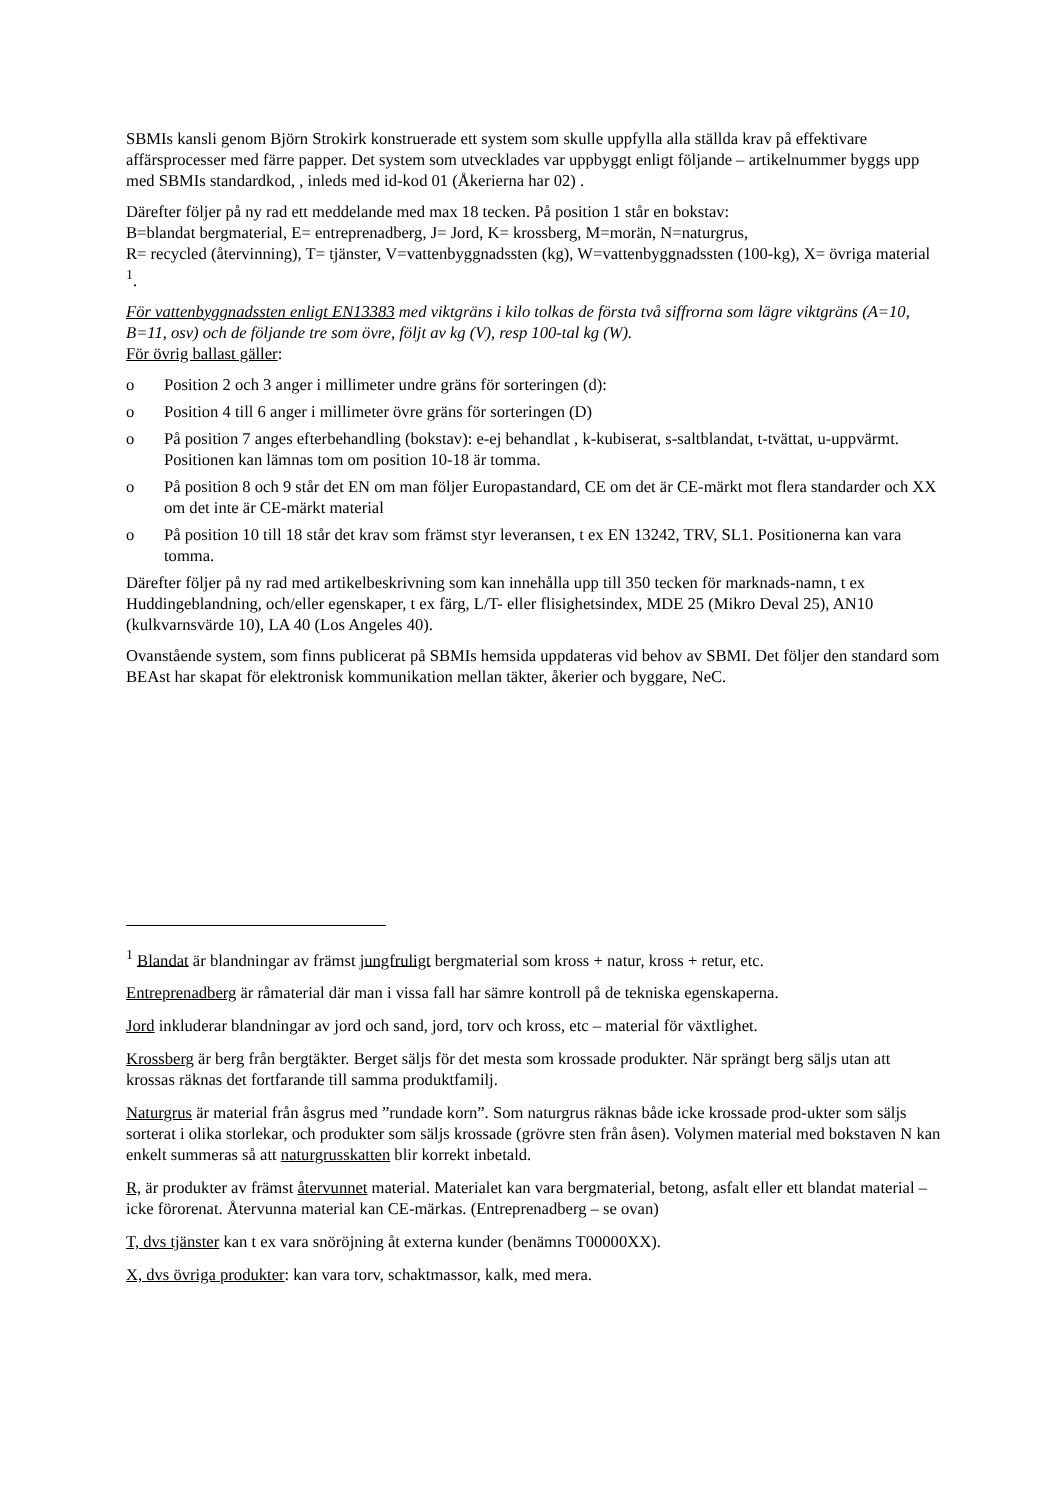SBMIs kansli genom Björn Strokirk konstruerade ett system som skulle uppfylla alla ställda krav på effektivare affärsprocesser med färre papper. Det system som utvecklades var uppbyggt enligt följande – artikelnummer byggs upp med SBMIs standardkod, , inleds med id-kod 01 (Åkerierna har 02) .
Därefter följer på ny rad ett meddelande med max 18 tecken. På position 1 står en bokstav:
B=blandat bergmaterial, E= entreprenadberg, J= Jord, K= krossberg, M=morän, N=naturgrus,
R= recycled (återvinning), T= tjänster, V=vattenbyggnadssten (kg), W=vattenbyggnadssten (100-kg), X= övriga material <sup>1</sup>.
För vattenbyggnadssten enligt EN13383 med viktgräns i kilo tolkas de första två siffrorna som lägre viktgräns (A=10, B=11, osv) och de följande tre som övre, följt av kg (V), resp 100-tal kg (W).
För övrig ballast gäller:
o Position 2 och 3 anger i millimeter undre gräns för sorteringen (d):
o Position 4 till 6 anger i millimeter övre gräns för sorteringen (D)
o På position 7 anges efterbehandling (bokstav): e-ej behandlat , k-kubiserat, s-saltblandat, t-tvättat, u-uppvärmt. Positionen kan lämnas tom om position 10-18 är tomma.
o På position 8 och 9 står det EN om man följer Europastandard, CE om det är CE-märkt mot flera standarder och XX om det inte är CE-märkt material
o På position 10 till 18 står det krav som främst styr leveransen, t ex EN 13242, TRV, SL1. Positionerna kan vara tomma.
Därefter följer på ny rad med artikelbeskrivning som kan innehålla upp till 350 tecken för marknads-namn, t ex Huddingeblandning, och/eller egenskaper, t ex färg, L/T- eller flisighetsindex, MDE 25 (Mikro Deval 25), AN10 (kulkvarnsvärde 10), LA 40 (Los Angeles 40).
Ovanstående system, som finns publicerat på SBMIs hemsida uppdateras vid behov av SBMI. Det följer den standard som BEAst har skapat för elektronisk kommunikation mellan täkter, åkerier och byggare, NeC.
<sup>1</sup> Blandat är blandningar av främst jungfruligt bergmaterial som kross + natur, kross + retur, etc.
Entreprenadberg är råmaterial där man i vissa fall har sämre kontroll på de tekniska egenskaperna.
Jord inkluderar blandningar av jord och sand, jord, torv och kross, etc – material för växtlighet.
Krossberg är berg från bergtäkter. Berget säljs för det mesta som krossade produkter. När sprängt berg säljs utan att krossas räknas det fortfarande till samma produktfamilj.
Naturgrus är material från åsgrus med ”rundade korn”. Som naturgrus räknas både icke krossade prod-ukter som säljs sorterat i olika storlekar, och produkter som säljs krossade (grövre sten från åsen). Volymen material med bokstaven N kan enkelt summeras så att naturgrusskatten blir korrekt inbetald.
R, är produkter av främst återvunnet material. Materialet kan vara bergmaterial, betong, asfalt eller ett blandat material – icke förorenat. Återvunna material kan CE-märkas. (Entreprenadberg – se ovan)
T, dvs tjänster kan t ex vara snöröjning åt externa kunder (benämns T00000XX).
X, dvs övriga produkter: kan vara torv, schaktmassor, kalk, med mera.